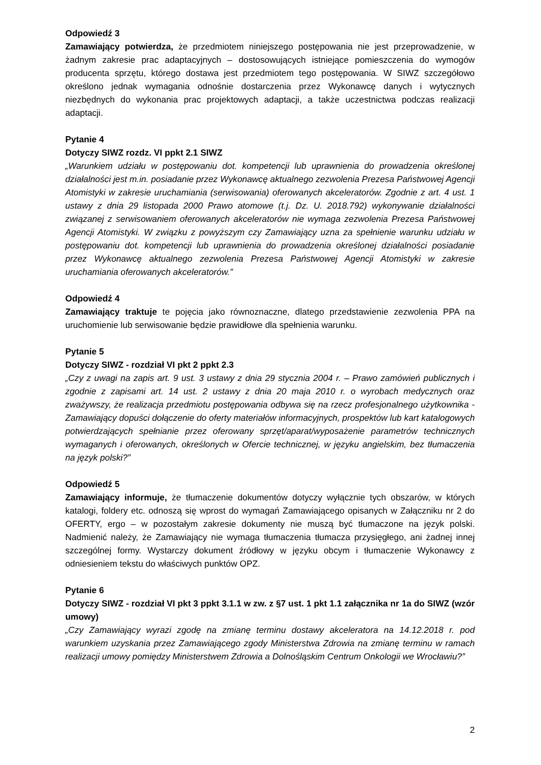Odpowiedź 3
Zamawiający potwierdza, że przedmiotem niniejszego postępowania nie jest przeprowadzenie, w żadnym zakresie prac adaptacyjnych – dostosowujących istniejące pomieszczenia do wymogów producenta sprzętu, którego dostawa jest przedmiotem tego postępowania. W SIWZ szczegółowo określono jednak wymagania odnośnie dostarczenia przez Wykonawcę danych i wytycznych niezbędnych do wykonania prac projektowych adaptacji, a także uczestnictwa podczas realizacji adaptacji.
Pytanie 4
Dotyczy SIWZ rozdz. VI ppkt 2.1 SIWZ
„Warunkiem udziału w postępowaniu dot. kompetencji lub uprawnienia do prowadzenia określonej działalności jest m.in. posiadanie przez Wykonawcę aktualnego zezwolenia Prezesa Państwowej Agencji Atomistyki w zakresie uruchamiania (serwisowania) oferowanych akceleratorów. Zgodnie z art. 4 ust. 1 ustawy z dnia 29 listopada 2000 Prawo atomowe (t.j. Dz. U. 2018.792) wykonywanie działalności związanej z serwisowaniem oferowanych akceleratorów nie wymaga zezwolenia Prezesa Państwowej Agencji Atomistyki. W związku z powyższym czy Zamawiający uzna za spełnienie warunku udziału w postępowaniu dot. kompetencji lub uprawnienia do prowadzenia określonej działalności posiadanie przez Wykonawcę aktualnego zezwolenia Prezesa Państwowej Agencji Atomistyki w zakresie uruchamiania oferowanych akceleratorów.”
Odpowiedź 4
Zamawiający traktuje te pojęcia jako równoznaczne, dlatego przedstawienie zezwolenia PPA na uruchomienie lub serwisowanie będzie prawidłowe dla spełnienia warunku.
Pytanie 5
Dotyczy SIWZ - rozdział VI pkt 2 ppkt 2.3
„Czy z uwagi na zapis art. 9 ust. 3 ustawy z dnia 29 stycznia 2004 r. – Prawo zamówień publicznych i zgodnie z zapisami art. 14 ust. 2 ustawy z dnia 20 maja 2010 r. o wyrobach medycznych oraz zważywszy, że realizacja przedmiotu postępowania odbywa się na rzecz profesjonalnego użytkownika - Zamawiający dopuści dołączenie do oferty materiałów informacyjnych, prospektów lub kart katalogowych potwierdzających spełnianie przez oferowany sprzęt/aparat/wyposażenie parametrów technicznych wymaganych i oferowanych, określonych w Ofercie technicznej, w języku angielskim, bez tłumaczenia na język polski?”
Odpowiedź 5
Zamawiający informuje, że tłumaczenie dokumentów dotyczy wyłącznie tych obszarów, w których katalogi, foldery etc. odnoszą się wprost do wymagań Zamawiającego opisanych w Załączniku nr 2 do OFERTY, ergo – w pozostałym zakresie dokumenty nie muszą być tłumaczone na język polski. Nadmienić należy, że Zamawiający nie wymaga tłumaczenia tłumacza przysięgłego, ani żadnej innej szczególnej formy. Wystarczy dokument źródłowy w języku obcym i tłumaczenie Wykonawcy z odniesieniem tekstu do właściwych punktów OPZ.
Pytanie 6
Dotyczy SIWZ - rozdział VI pkt 3 ppkt 3.1.1 w zw. z §7 ust. 1 pkt 1.1 załącznika nr 1a do SIWZ (wzór umowy)
„Czy Zamawiający wyrazi zgodę na zmianę terminu dostawy akceleratora na 14.12.2018 r. pod warunkiem uzyskania przez Zamawiającego zgody Ministerstwa Zdrowia na zmianę terminu w ramach realizacji umowy pomiędzy Ministerstwem Zdrowia a Dolnośląskim Centrum Onkologii we Wrocławiu?”
2